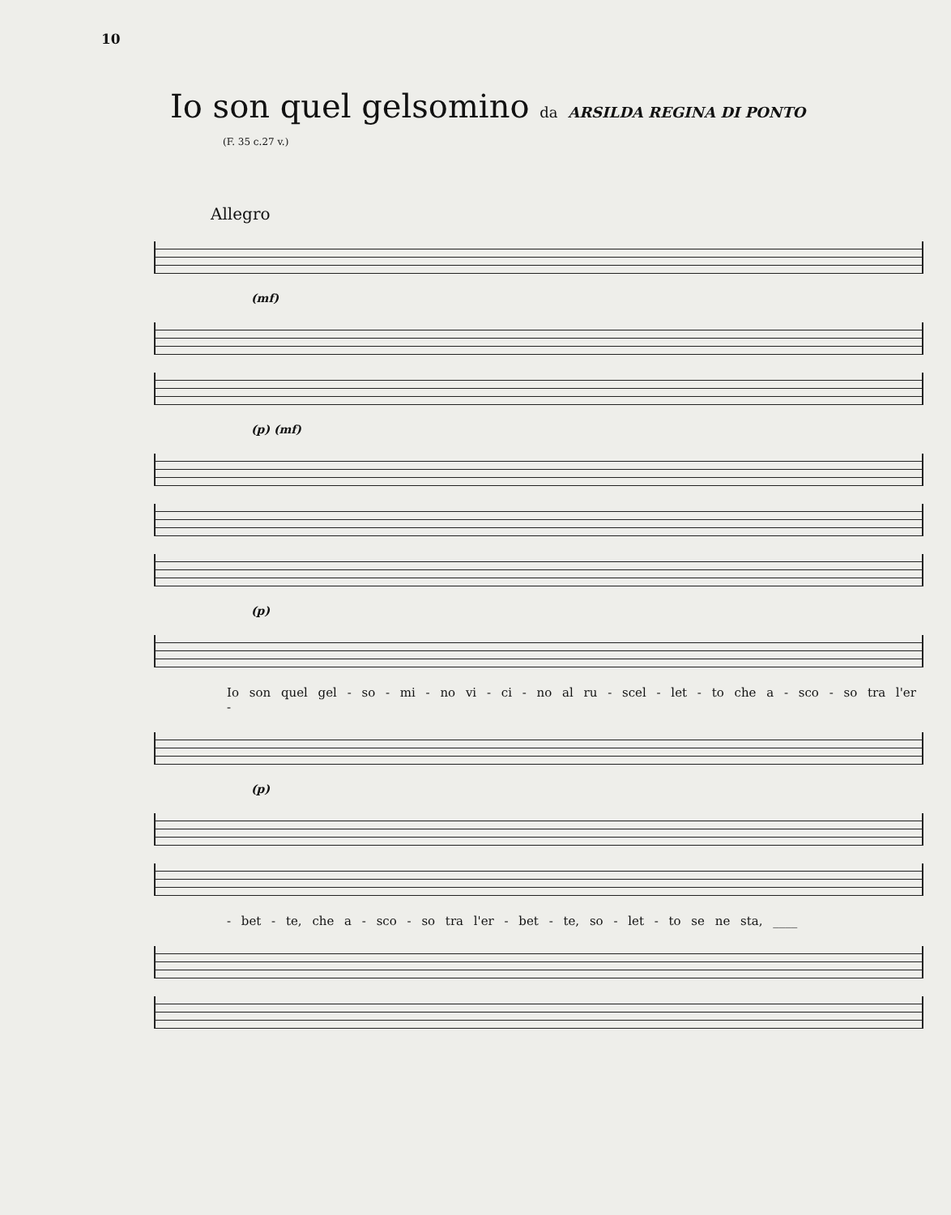10
Io son quel gelsomino da ARSILDA REGINA DI PONTO
(F. 35 c.27 v.)
Allegro
(mf)
(p) (mf)
(p)
Io son quel gel - so - mi - no vi - ci - no al ru - scel - let - to che a - sco - so tra l'er -
(p)
- bet - te, che a - sco - so tra l'er - bet - te, so - let - to se ne sta, ____